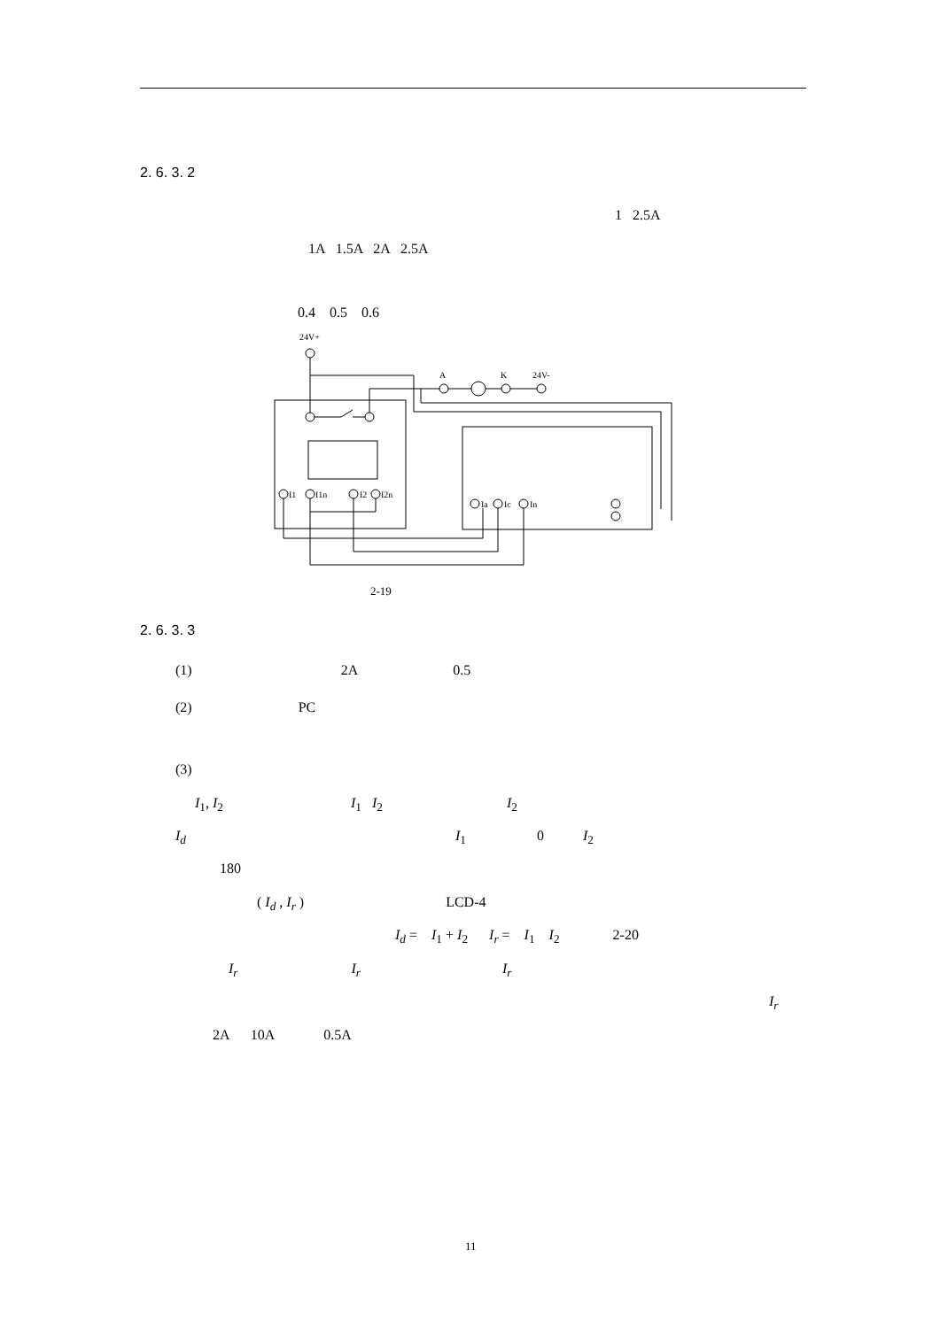2. 6. 3. 2
1 2.5A
1A 1.5A 2A 2.5A
0.4 0.5 0.6
24V+
A
K
24V-
I1
I1n
I2
I2n
Ia
Ic
In
2-19
2. 6. 3. 3
(1) 2A 0.5
(2) PC
(3)
I<sub>1</sub>, I<sub>2</sub> I<sub>1</sub> I<sub>2</sub> I<sub>2</sub>
I<sub>d</sub> I<sub>1</sub> 0 I<sub>2</sub>
180
( I<sub>d</sub> , I<sub>r</sub> ) LCD-4
I<sub>d</sub> = I<sub>1</sub> + I<sub>2</sub> I<sub>r</sub> = I<sub>1</sub> I<sub>2</sub> 2-20
I<sub>r</sub> I<sub>r</sub> I<sub>r</sub>
I<sub>r</sub>
2A 10A 0.5A
11